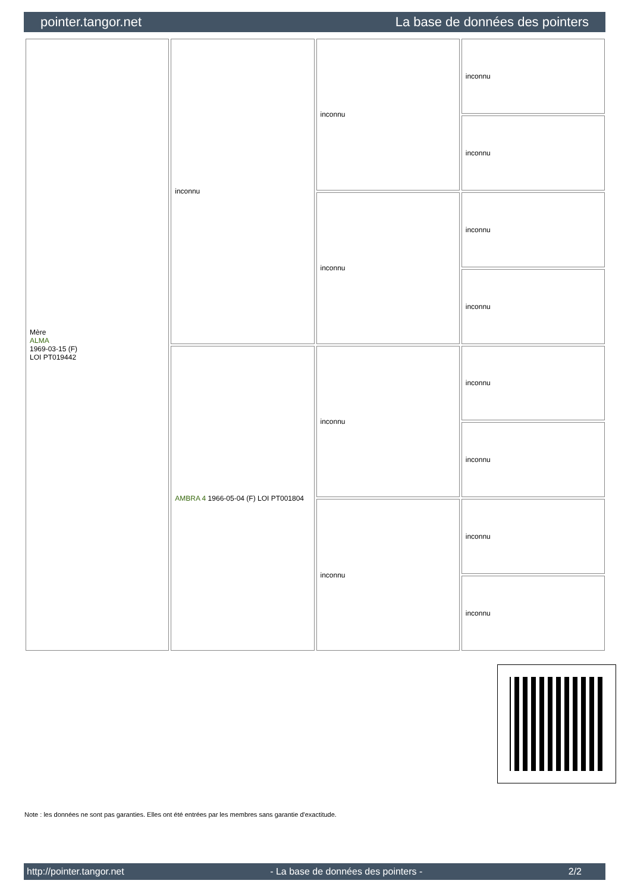pointer.tangor.net La base de données des pointers
| Mère ALMA 1969-03-15 (F) LOI PT019442 | inconnu | inconnu | inconnu |
| | | | inconnu |
| | | inconnu | inconnu |
| | | | inconnu |
| | AMBRA 4 1966-05-04 (F) LOI PT001804 | inconnu | inconnu |
| | | | inconnu |
| | | inconnu | inconnu |
| | | | inconnu |
Note : les données ne sont pas garanties. Elles ont été entrées par les membres sans garantie d'exactitude.
http://pointer.tangor.net - La base de données des pointers - 2/2